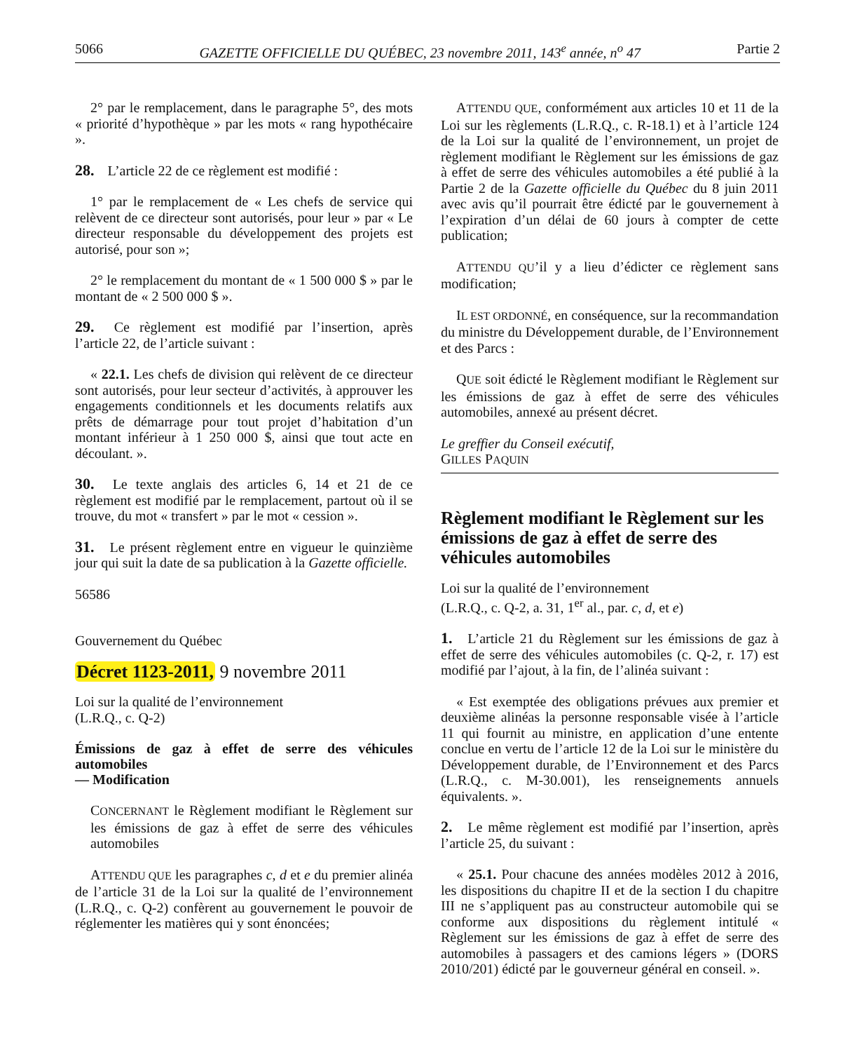5066 GAZETTE OFFICIELLE DU QUÉBEC, 23 novembre 2011, 143<sup>e</sup> année, n<sup>o</sup> 47 Partie 2
2° par le remplacement, dans le paragraphe 5°, des mots « priorité d’hypothèque » par les mots « rang hypothécaire ».
28. L’article 22 de ce règlement est modifié :
1° par le remplacement de « Les chefs de service qui relèvent de ce directeur sont autorisés, pour leur » par « Le directeur responsable du développement des projets est autorisé, pour son »;
2° le remplacement du montant de « 1 500 000 $ » par le montant de « 2 500 000 $ ».
29. Ce règlement est modifié par l’insertion, après l’article 22, de l’article suivant :
« 22.1. Les chefs de division qui relèvent de ce directeur sont autorisés, pour leur secteur d’activités, à approuver les engagements conditionnels et les documents relatifs aux prêts de démarrage pour tout projet d’habitation d’un montant inférieur à 1 250 000 $, ainsi que tout acte en découlant. ».
30. Le texte anglais des articles 6, 14 et 21 de ce règlement est modifié par le remplacement, partout où il se trouve, du mot « transfert » par le mot « cession ».
31. Le présent règlement entre en vigueur le quinzième jour qui suit la date de sa publication à la Gazette officielle.
56586
Gouvernement du Québec
Décret 1123-2011, 9 novembre 2011
Loi sur la qualité de l’environnement
(L.R.Q., c. Q-2)
Émissions de gaz à effet de serre des véhicules automobiles
— Modification
CONCERNANT le Règlement modifiant le Règlement sur les émissions de gaz à effet de serre des véhicules automobiles
ATTENDU QUE les paragraphes c, d et e du premier alinéa de l’article 31 de la Loi sur la qualité de l’environnement (L.R.Q., c. Q-2) confèrent au gouvernement le pouvoir de réglementer les matières qui y sont énoncées;
ATTENDU QUE, conformément aux articles 10 et 11 de la Loi sur les règlements (L.R.Q., c. R-18.1) et à l’article 124 de la Loi sur la qualité de l’environnement, un projet de règlement modifiant le Règlement sur les émissions de gaz à effet de serre des véhicules automobiles a été publié à la Partie 2 de la Gazette officielle du Québec du 8 juin 2011 avec avis qu’il pourrait être édicté par le gouvernement à l’expiration d’un délai de 60 jours à compter de cette publication;
ATTENDU QU’il y a lieu d’édicter ce règlement sans modification;
IL EST ORDONNÉ, en conséquence, sur la recommandation du ministre du Développement durable, de l’Environnement et des Parcs :
QUE soit édicté le Règlement modifiant le Règlement sur les émissions de gaz à effet de serre des véhicules automobiles, annexé au présent décret.
Le greffier du Conseil exécutif,
GILLES PAQUIN
Règlement modifiant le Règlement sur les émissions de gaz à effet de serre des véhicules automobiles
Loi sur la qualité de l’environnement
(L.R.Q., c. Q-2, a. 31, 1<sup>er</sup> al., par. c, d, et e)
1. L’article 21 du Règlement sur les émissions de gaz à effet de serre des véhicules automobiles (c. Q-2, r. 17) est modifié par l’ajout, à la fin, de l’alinéa suivant :
« Est exemptée des obligations prévues aux premier et deuxième alinéas la personne responsable visée à l’article 11 qui fournit au ministre, en application d’une entente conclue en vertu de l’article 12 de la Loi sur le ministère du Développement durable, de l’Environnement et des Parcs (L.R.Q., c. M-30.001), les renseignements annuels équivalents. ».
2. Le même règlement est modifié par l’insertion, après l’article 25, du suivant :
« 25.1. Pour chacune des années modèles 2012 à 2016, les dispositions du chapitre II et de la section I du chapitre III ne s’appliquent pas au constructeur automobile qui se conforme aux dispositions du règlement intitulé « Règlement sur les émissions de gaz à effet de serre des automobiles à passagers et des camions légers » (DORS 2010/201) édicté par le gouverneur général en conseil. ».